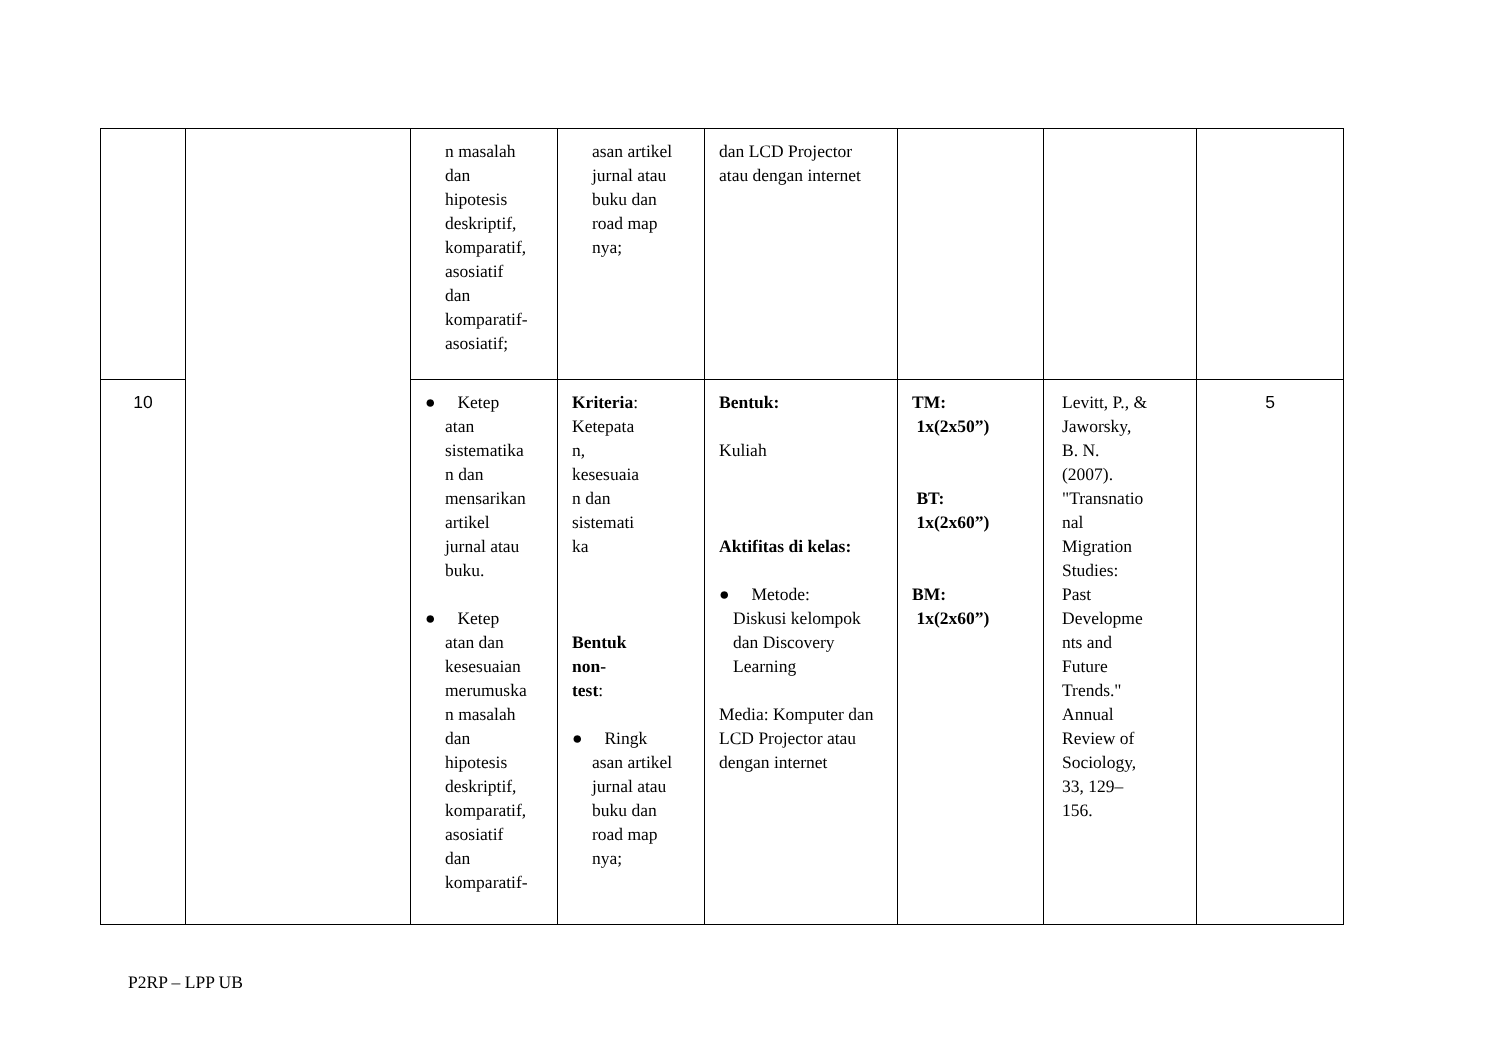| | | n masalah dan hipotesis deskriptif, komparatif, asosiatif dan komparatif- asosiatif; | asan artikel jurnal atau buku dan road map nya; | dan LCD Projector atau dengan internet | | | |
| 10 | | ● Ketep atan sistematika n dan mensarikan artikel jurnal atau buku. ● Ketep atan dan kesesuaian merumuska n masalah dan hipotesis deskriptif, komparatif, asosiatif dan komparatif- | Kriteria : Ketepata n, kesesuaia n dan sistemati ka Bentuk non- test : ● Ringk asan artikel jurnal atau buku dan road map nya; | Bentuk: Kuliah Aktifitas di kelas: ● Metode: Diskusi kelompok dan Discovery Learning Media: Komputer dan LCD Projector atau dengan internet | TM: 1x(2x50”) BT: 1x(2x60”) BM: 1x(2x60”) | Levitt, P., & Jaworsky, B. N. (2007). "Transnatio nal Migration Studies: Past Developme nts and Future Trends." Annual Review of Sociology, 33, 129– 156. | 5 |
P2RP – LPP UB